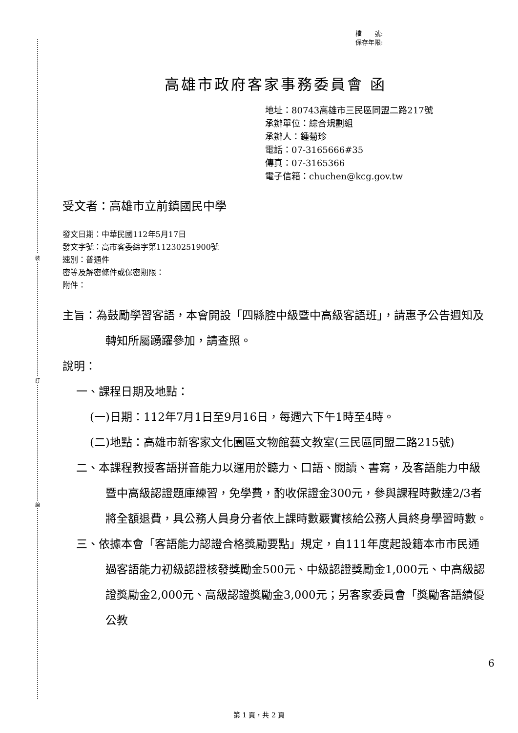裝
訂
線
檔　　號:
保存年限:
高雄市政府客家事務委員會 函
地址：80743高雄市三民區同盟二路217號
承辦單位：綜合規劃組
承辦人：鍾菊珍
電話：07-3165666#35
傳真：07-3165366
電子信箱：chuchen@kcg.gov.tw
受文者：高雄市立前鎮國民中學
發文日期：中華民國112年5月17日
發文字號：高市客委綜字第11230251900號
速別：普通件
密等及解密條件或保密期限：
附件：
主旨：為鼓勵學習客語，本會開設「四縣腔中級暨中高級客語班」，請惠予公告週知及轉知所屬踴躍參加，請查照。
說明：
一、課程日期及地點：
(一)日期：112年7月1日至9月16日，每週六下午1時至4時。
(二)地點：高雄市新客家文化園區文物館藝文教室(三民區同盟二路215號)
二、本課程教授客語拼音能力以運用於聽力、口語、閱讀、書寫，及客語能力中級暨中高級認證題庫練習，免學費，酌收保證金300元，參與課程時數達2/3者將全額退費，具公務人員身分者依上課時數覈實核給公務人員終身學習時數。
三、依據本會「客語能力認證合格獎勵要點」規定，自111年度起設籍本市市民通過客語能力初級認證核發獎勵金500元、中級認證獎勵金1,000元、中高級認證獎勵金2,000元、高級認證獎勵金3,000元；另客家委員會「獎勵客語績優公教
6
第 1 頁，共 2 頁